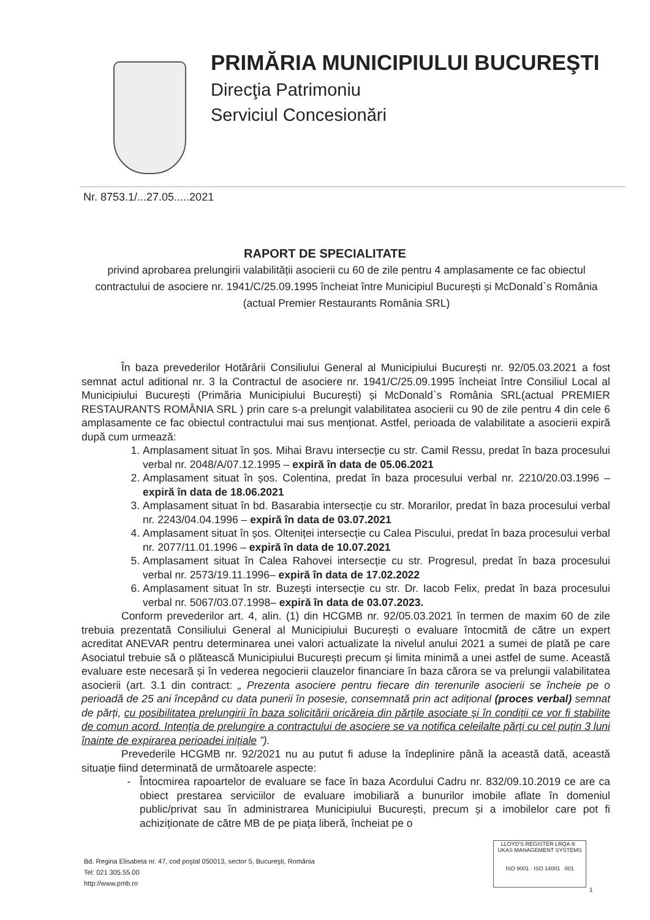PRIMĂRIA MUNICIPIULUI BUCUREŞTI
Direcţia Patrimoniu
Serviciul Concesionări
Nr. 8753.1/...27.05.....2021
RAPORT DE SPECIALITATE
privind aprobarea prelungirii valabilității asocierii cu 60 de zile pentru 4 amplasamente ce fac obiectul contractului de asociere nr. 1941/C/25.09.1995 încheiat între Municipiul București și McDonald`s România (actual Premier Restaurants România SRL)
În baza prevederilor Hotărârii Consiliului General al Municipiului București nr. 92/05.03.2021 a fost semnat actul aditional nr. 3 la Contractul de asociere nr. 1941/C/25.09.1995 încheiat între Consiliul Local al Municipiului București (Primăria Municipiului București) și McDonald`s România SRL(actual PREMIER RESTAURANTS ROMÂNIA SRL ) prin care s-a prelungit valabilitatea asocierii cu 90 de zile pentru 4 din cele 6 amplasamente ce fac obiectul contractului mai sus menționat. Astfel, perioada de valabilitate a asocierii expiră după cum urmează:
1. Amplasament situat în șos. Mihai Bravu intersecție cu str. Camil Ressu, predat în baza procesului verbal nr. 2048/A/07.12.1995 – expiră în data de 05.06.2021
2. Amplasament situat în șos. Colentina, predat în baza procesului verbal nr. 2210/20.03.1996 – expiră în data de 18.06.2021
3. Amplasament situat în bd. Basarabia intersecție cu str. Morarilor, predat în baza procesului verbal nr. 2243/04.04.1996 – expiră în data de 03.07.2021
4. Amplasament situat în șos. Olteniței intersecție cu Calea Piscului, predat în baza procesului verbal nr. 2077/11.01.1996 – expiră în data de 10.07.2021
5. Amplasament situat în Calea Rahovei intersecție cu str. Progresul, predat în baza procesului verbal nr. 2573/19.11.1996– expiră în data de 17.02.2022
6. Amplasament situat în str. Buzești intersecție cu str. Dr. Iacob Felix, predat în baza procesului verbal nr. 5067/03.07.1998– expiră în data de 03.07.2023.
Conform prevederilor art. 4, alin. (1) din HCGMB nr. 92/05.03.2021 în termen de maxim 60 de zile trebuia prezentată Consiliului General al Municipiului București o evaluare întocmită de către un expert acreditat ANEVAR pentru determinarea unei valori actualizate la nivelul anului 2021 a sumei de plată pe care Asociatul trebuie să o plătească Municipiului București precum și limita minimă a unei astfel de sume. Această evaluare este necesară și în vederea negocierii clauzelor financiare în baza cărora se va prelungii valabilitatea asocierii (art. 3.1 din contract: „ Prezenta asociere pentru fiecare din terenurile asocierii se încheie pe o perioadă de 25 ani începând cu data punerii în posesie, consemnată prin act adițional (proces verbal) semnat de părți, cu posibilitatea prelungirii în baza solicitării oricăreia din părțile asociate și în condiții ce vor fi stabilite de comun acord. Intenția de prelungire a contractului de asociere se va notifica celeilalte părți cu cel puțin 3 luni înainte de expirarea perioadei inițiale ”).
Prevederile HCGMB nr. 92/2021 nu au putut fi aduse la îndeplinire până la această dată, această situație fiind determinată de următoarele aspecte:
Întocmirea rapoartelor de evaluare se face în baza Acordului Cadru nr. 832/09.10.2019 ce are ca obiect prestarea serviciilor de evaluare imobiliară a bunurilor imobile aflate în domeniul public/privat sau în administrarea Municipiului București, precum și a imobilelor care pot fi achiziționate de către MB de pe piața liberă, încheiat pe o
Bd. Regina Elisabeta nr. 47, cod poştal 050013, sector 5, Bucureşti, România
Tel: 021 305.55.00
http://www.pmb.ro
LLOYD'S REGISTER LRQA ® UKAS MANAGEMENT SYSTEMS
ISO 9001 · ISO 14001 001
1